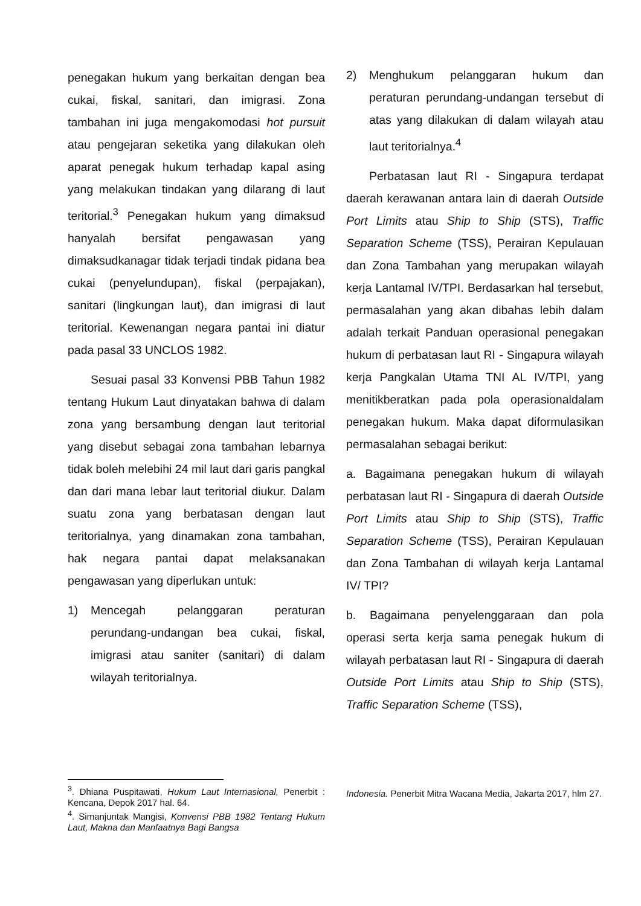penegakan hukum yang berkaitan dengan bea cukai, fiskal, sanitari, dan imigrasi. Zona tambahan ini juga mengakomodasi hot pursuit atau pengejaran seketika yang dilakukan oleh aparat penegak hukum terhadap kapal asing yang melakukan tindakan yang dilarang di laut teritorial.<sup>3</sup> Penegakan hukum yang dimaksud hanyalah bersifat pengawasan yang dimaksudkanagar tidak terjadi tindak pidana bea cukai (penyelundupan), fiskal (perpajakan), sanitari (lingkungan laut), dan imigrasi di laut teritorial. Kewenangan negara pantai ini diatur pada pasal 33 UNCLOS 1982.
Sesuai pasal 33 Konvensi PBB Tahun 1982 tentang Hukum Laut dinyatakan bahwa di dalam zona yang bersambung dengan laut teritorial yang disebut sebagai zona tambahan lebarnya tidak boleh melebihi 24 mil laut dari garis pangkal dan dari mana lebar laut teritorial diukur. Dalam suatu zona yang berbatasan dengan laut teritorialnya, yang dinamakan zona tambahan, hak negara pantai dapat melaksanakan pengawasan yang diperlukan untuk:
1) Mencegah pelanggaran peraturan perundang-undangan bea cukai, fiskal, imigrasi atau saniter (sanitari) di dalam wilayah teritorialnya.
2) Menghukum pelanggaran hukum dan peraturan perundang-undangan tersebut di atas yang dilakukan di dalam wilayah atau laut teritorialnya.<sup>4</sup>
Perbatasan laut RI - Singapura terdapat daerah kerawanan antara lain di daerah Outside Port Limits atau Ship to Ship (STS), Traffic Separation Scheme (TSS), Perairan Kepulauan dan Zona Tambahan yang merupakan wilayah kerja Lantamal IV/TPI. Berdasarkan hal tersebut, permasalahan yang akan dibahas lebih dalam adalah terkait Panduan operasional penegakan hukum di perbatasan laut RI - Singapura wilayah kerja Pangkalan Utama TNI AL IV/TPI, yang menitikberatkan pada pola operasionaldalam penegakan hukum. Maka dapat diformulasikan permasalahan sebagai berikut:
a. Bagaimana penegakan hukum di wilayah perbatasan laut RI - Singapura di daerah Outside Port Limits atau Ship to Ship (STS), Traffic Separation Scheme (TSS), Perairan Kepulauan dan Zona Tambahan di wilayah kerja Lantamal IV/ TPI?
b. Bagaimana penyelenggaraan dan pola operasi serta kerja sama penegak hukum di wilayah perbatasan laut RI - Singapura di daerah Outside Port Limits atau Ship to Ship (STS), Traffic Separation Scheme (TSS),
<sup>3</sup>. Dhiana Puspitawati, Hukum Laut Internasional, Penerbit : Kencana, Depok 2017 hal. 64.
<sup>4</sup>. Simanjuntak Mangisi, Konvensi PBB 1982 Tentang Hukum Laut, Makna dan Manfaatnya Bagi Bangsa
Indonesia. Penerbit Mitra Wacana Media, Jakarta 2017, hlm 27.